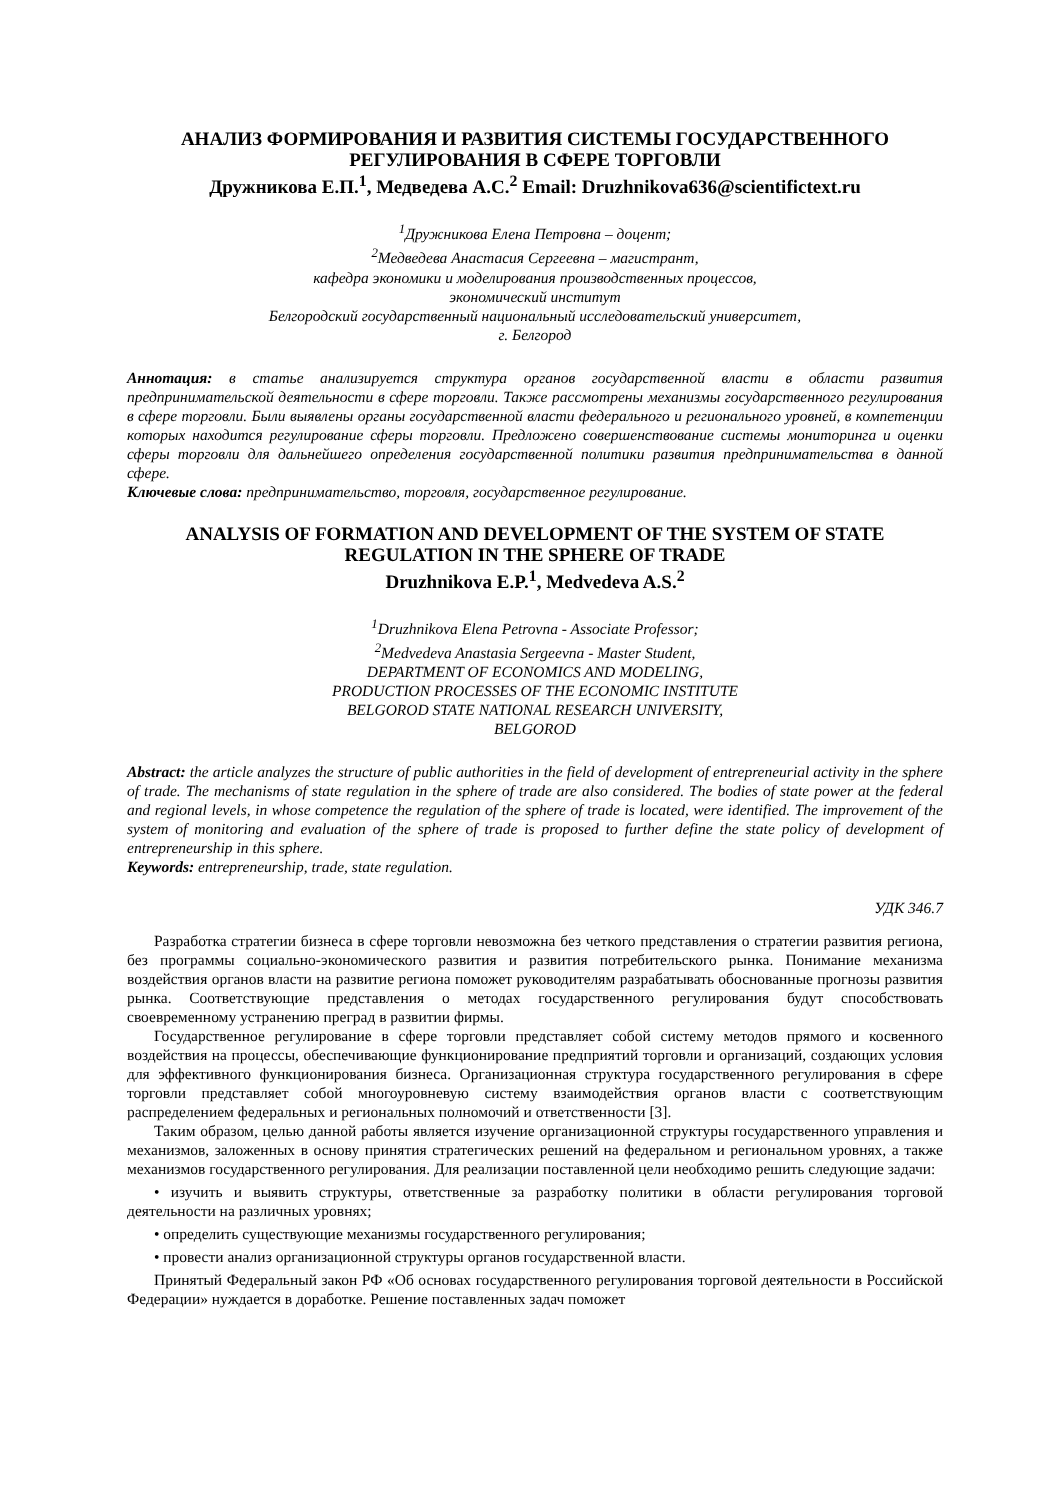АНАЛИЗ ФОРМИРОВАНИЯ И РАЗВИТИЯ СИСТЕМЫ ГОСУДАРСТВЕННОГО РЕГУЛИРОВАНИЯ В СФЕРЕ ТОРГОВЛИ
Дружникова Е.П.<sup>1</sup>, Медведева А.С.<sup>2</sup> Email: Druzhnikova636@scientifictext.ru
<sup>1</sup> Дружникова Елена Петровна – доцент;
<sup>2</sup> Медведева Анастасия Сергеевна – магистрант,
кафедра экономики и моделирования производственных процессов,
экономический институт
Белгородский государственный национальный исследовательский университет,
г. Белгород
Аннотация: в статье анализируется структура органов государственной власти в области развития предпринимательской деятельности в сфере торговли. Также рассмотрены механизмы государственного регулирования в сфере торговли. Были выявлены органы государственной власти федерального и регионального уровней, в компетенции которых находится регулирование сферы торговли. Предложено совершенствование системы мониторинга и оценки сферы торговли для дальнейшего определения государственной политики развития предпринимательства в данной сфере.
Ключевые слова: предпринимательство, торговля, государственное регулирование.
ANALYSIS OF FORMATION AND DEVELOPMENT OF THE SYSTEM OF STATE REGULATION IN THE SPHERE OF TRADE
Druzhnikova E.P.<sup>1</sup>, Medvedeva A.S.<sup>2</sup>
<sup>1</sup> Druzhnikova Elena Petrovna - Associate Professor;
<sup>2</sup> Medvedeva Anastasia Sergeevna - Master Student,
DEPARTMENT OF ECONOMICS AND MODELING,
PRODUCTION PROCESSES OF THE ECONOMIC INSTITUTE
BELGOROD STATE NATIONAL RESEARCH UNIVERSITY,
BELGOROD
Abstract: the article analyzes the structure of public authorities in the field of development of entrepreneurial activity in the sphere of trade. The mechanisms of state regulation in the sphere of trade are also considered. The bodies of state power at the federal and regional levels, in whose competence the regulation of the sphere of trade is located, were identified. The improvement of the system of monitoring and evaluation of the sphere of trade is proposed to further define the state policy of development of entrepreneurship in this sphere.
Keywords: entrepreneurship, trade, state regulation.
УДК 346.7
Разработка стратегии бизнеса в сфере торговли невозможна без четкого представления о стратегии развития региона, без программы социально-экономического развития и развития потребительского рынка. Понимание механизма воздействия органов власти на развитие региона поможет руководителям разрабатывать обоснованные прогнозы развития рынка. Соответствующие представления о методах государственного регулирования будут способствовать своевременному устранению преград в развитии фирмы.
Государственное регулирование в сфере торговли представляет собой систему методов прямого и косвенного воздействия на процессы, обеспечивающие функционирование предприятий торговли и организаций, создающих условия для эффективного функционирования бизнеса. Организационная структура государственного регулирования в сфере торговли представляет собой многоуровневую систему взаимодействия органов власти с соответствующим распределением федеральных и региональных полномочий и ответственности [3].
Таким образом, целью данной работы является изучение организационной структуры государственного управления и механизмов, заложенных в основу принятия стратегических решений на федеральном и региональном уровнях, а также механизмов государственного регулирования. Для реализации поставленной цели необходимо решить следующие задачи:
• изучить и выявить структуры, ответственные за разработку политики в области регулирования торговой деятельности на различных уровнях;
• определить существующие механизмы государственного регулирования;
• провести анализ организационной структуры органов государственной власти.
Принятый Федеральный закон РФ «Об основах государственного регулирования торговой деятельности в Российской Федерации» нуждается в доработке. Решение поставленных задач поможет